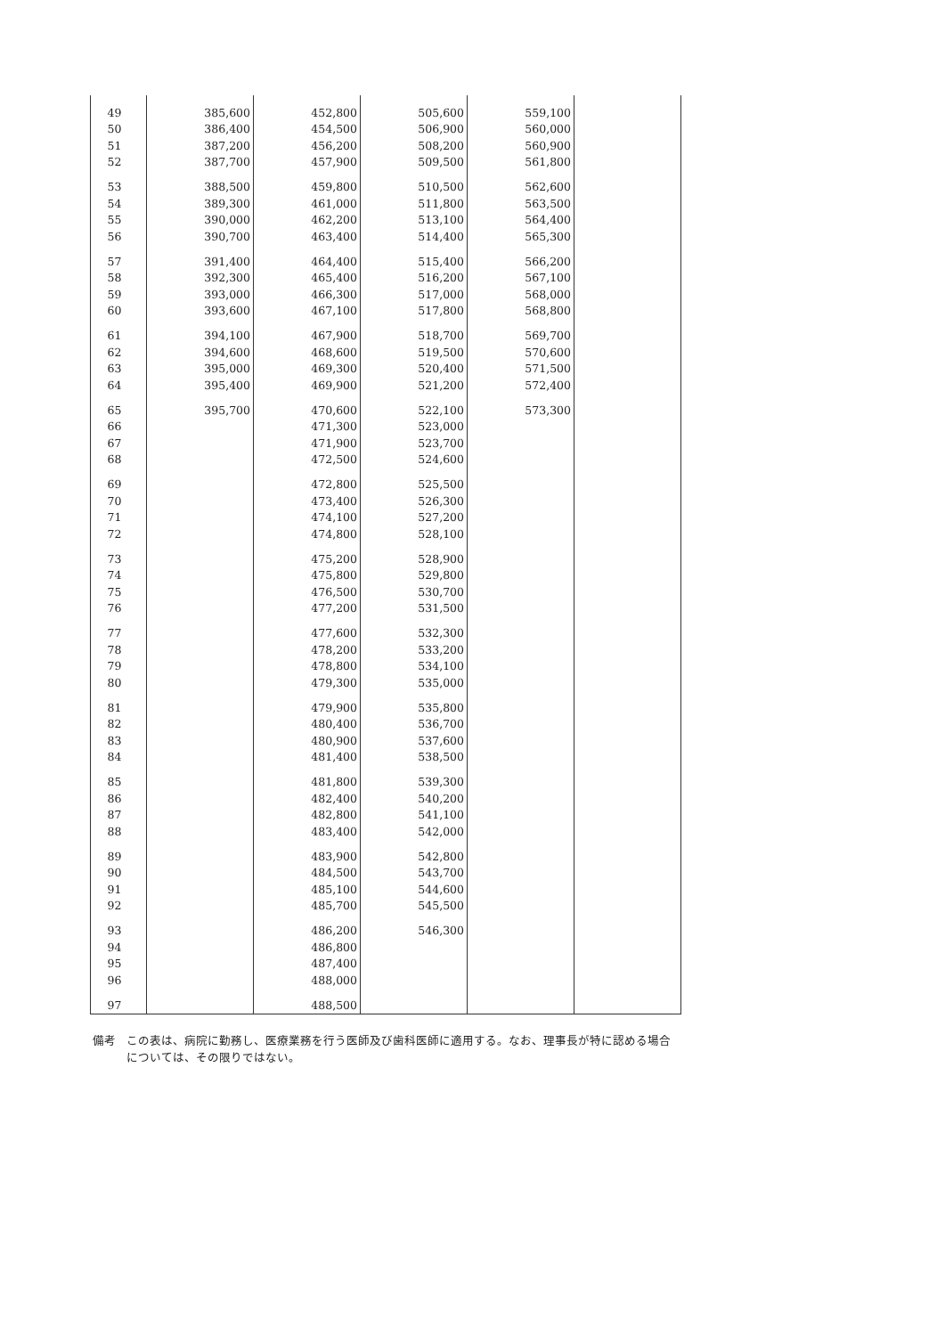| 49 | 385,600 | 452,800 | 505,600 | 559,100 | |
| 50 | 386,400 | 454,500 | 506,900 | 560,000 | |
| 51 | 387,200 | 456,200 | 508,200 | 560,900 | |
| 52 | 387,700 | 457,900 | 509,500 | 561,800 | |
| 53 | 388,500 | 459,800 | 510,500 | 562,600 | |
| 54 | 389,300 | 461,000 | 511,800 | 563,500 | |
| 55 | 390,000 | 462,200 | 513,100 | 564,400 | |
| 56 | 390,700 | 463,400 | 514,400 | 565,300 | |
| 57 | 391,400 | 464,400 | 515,400 | 566,200 | |
| 58 | 392,300 | 465,400 | 516,200 | 567,100 | |
| 59 | 393,000 | 466,300 | 517,000 | 568,000 | |
| 60 | 393,600 | 467,100 | 517,800 | 568,800 | |
| 61 | 394,100 | 467,900 | 518,700 | 569,700 | |
| 62 | 394,600 | 468,600 | 519,500 | 570,600 | |
| 63 | 395,000 | 469,300 | 520,400 | 571,500 | |
| 64 | 395,400 | 469,900 | 521,200 | 572,400 | |
| 65 | 395,700 | 470,600 | 522,100 | 573,300 | |
| 66 | | 471,300 | 523,000 | | |
| 67 | | 471,900 | 523,700 | | |
| 68 | | 472,500 | 524,600 | | |
| 69 | | 472,800 | 525,500 | | |
| 70 | | 473,400 | 526,300 | | |
| 71 | | 474,100 | 527,200 | | |
| 72 | | 474,800 | 528,100 | | |
| 73 | | 475,200 | 528,900 | | |
| 74 | | 475,800 | 529,800 | | |
| 75 | | 476,500 | 530,700 | | |
| 76 | | 477,200 | 531,500 | | |
| 77 | | 477,600 | 532,300 | | |
| 78 | | 478,200 | 533,200 | | |
| 79 | | 478,800 | 534,100 | | |
| 80 | | 479,300 | 535,000 | | |
| 81 | | 479,900 | 535,800 | | |
| 82 | | 480,400 | 536,700 | | |
| 83 | | 480,900 | 537,600 | | |
| 84 | | 481,400 | 538,500 | | |
| 85 | | 481,800 | 539,300 | | |
| 86 | | 482,400 | 540,200 | | |
| 87 | | 482,800 | 541,100 | | |
| 88 | | 483,400 | 542,000 | | |
| 89 | | 483,900 | 542,800 | | |
| 90 | | 484,500 | 543,700 | | |
| 91 | | 485,100 | 544,600 | | |
| 92 | | 485,700 | 545,500 | | |
| 93 | | 486,200 | 546,300 | | |
| 94 | | 486,800 | | | |
| 95 | | 487,400 | | | |
| 96 | | 488,000 | | | |
| 97 | | 488,500 | | | |
備考 この表は、病院に勤務し、医療業務を行う医師及び歯科医師に適用する。なお、理事長が特に認める場合については、その限りではない。